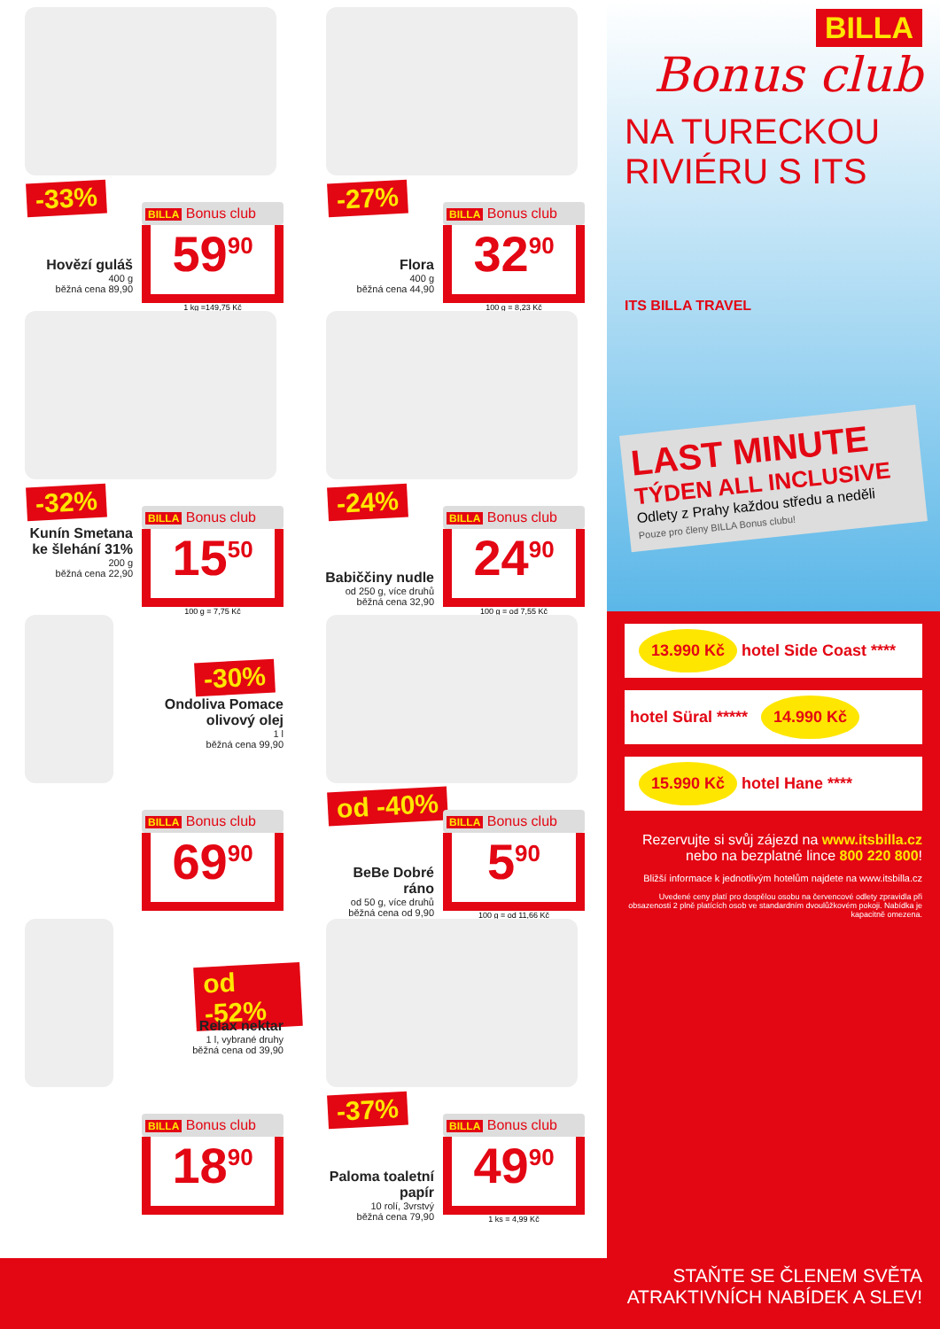-33%
Hovězí guláš
400 g
běžná cena 89,90
BILLA Bonus club
59<sup>90</sup>
1 kg =149,75 Kč
-27%
Flora
400 g
běžná cena 44,90
BILLA Bonus club
32<sup>90</sup>
100 g = 8,23 Kč
-32%
Kunín Smetana ke šlehání 31%
200 g
běžná cena 22,90
BILLA Bonus club
15<sup>50</sup>
100 g = 7,75 Kč
-24%
Babiččiny nudle
od 250 g, více druhů
běžná cena 32,90
BILLA Bonus club
24<sup>90</sup>
100 g = od 7,55 Kč
-30%
Ondoliva Pomace olivový olej
1 l
běžná cena 99,90
BILLA Bonus club
69<sup>90</sup>
od -40%
BeBe Dobré ráno
od 50 g, více druhů
běžná cena od 9,90
BILLA Bonus club
5<sup>90</sup>
100 g = od 11,66 Kč
od -52%
Relax nektar
1 l, vybrané druhy
běžná cena od 39,90
BILLA Bonus club
18<sup>90</sup>
-37%
Paloma toaletní papír
10 rolí, 3vrstvý
běžná cena 79,90
BILLA Bonus club
49<sup>90</sup>
1 ks = 4,99 Kč
BILLA
Bonus club
NA TURECKOU RIVIÉRU S ITS
ITS BILLA TRAVEL
LAST MINUTE
TÝDEN ALL INCLUSIVE
Odlety z Prahy každou středu a neděli
Pouze pro členy BILLA Bonus clubu!
13.990 Kč hotel Side Coast ****
hotel Süral ***** 14.990 Kč
15.990 Kč hotel Hane ****
Rezervujte si svůj zájezd na www.itsbilla.cz
nebo na bezplatné lince 800 220 800!
Bližší informace k jednotlivým hotelům najdete na www.itsbilla.cz
Uvedené ceny platí pro dospělou osobu na červencové odlety zpravidla při obsazenosti 2 plně platících osob ve standardním dvoulůžkovém pokoji. Nabídka je kapacitně omezena.
STAŇTE SE ČLENEM SVĚTA
ATRAKTIVNÍCH NABÍDEK A SLEV!